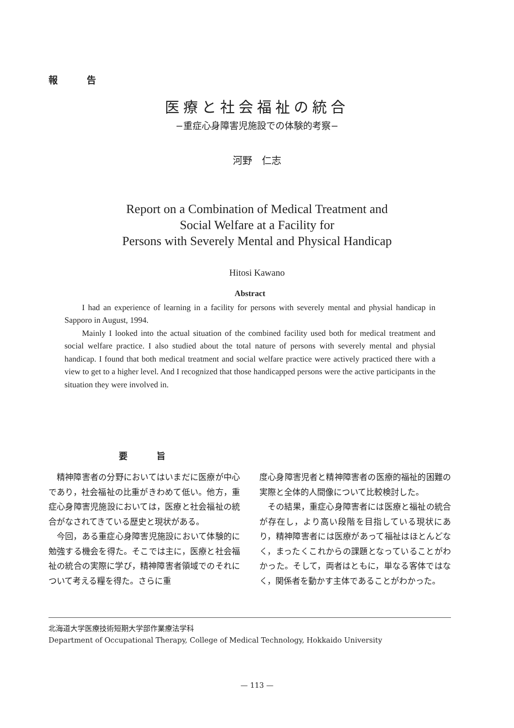報告
医療と社会福祉の統合
−重症心身障害児施設での体験的考察−
河野　仁志
Report on a Combination of Medical Treatment and
Social Welfare at a Facility for
Persons with Severely Mental and Physical Handicap
Hitosi Kawano
Abstract
I had an experience of learning in a facility for persons with severely mental and physial handicap in Sapporo in August, 1994.
Mainly I looked into the actual situation of the combined facility used both for medical treatment and social welfare practice. I also studied about the total nature of persons with severely mental and physial handicap. I found that both medical treatment and social welfare practice were actively practiced there with a view to get to a higher level. And I recognized that those handicapped persons were the active participants in the situation they were involved in.
要旨
精神障害者の分野においてはいまだに医療が中心であり，社会福祉の比重がきわめて低い。他方，重症心身障害児施設においては，医療と社会福祉の統合がなされてきている歴史と現状がある。
今回，ある重症心身障害児施設において体験的に勉強する機会を得た。そこでは主に，医療と社会福祉の統合の実際に学び，精神障害者領域でのそれについて考える糧を得た。さらに重
度心身障害児者と精神障害者の医療的福祉的困難の実際と全体的人間像について比較検討した。
その結果，重症心身障害者には医療と福祉の統合が存在し，より高い段階を目指している現状にあり，精神障害者には医療があって福祉はほとんどなく，まったくこれからの課題となっていることがわかった。そして，両者はともに，単なる客体ではなく，関係者を動かす主体であることがわかった。
北海道大学医療技術短期大学部作業療法学科
Department of Occupational Therapy, College of Medical Technology, Hokkaido University
— 113 —